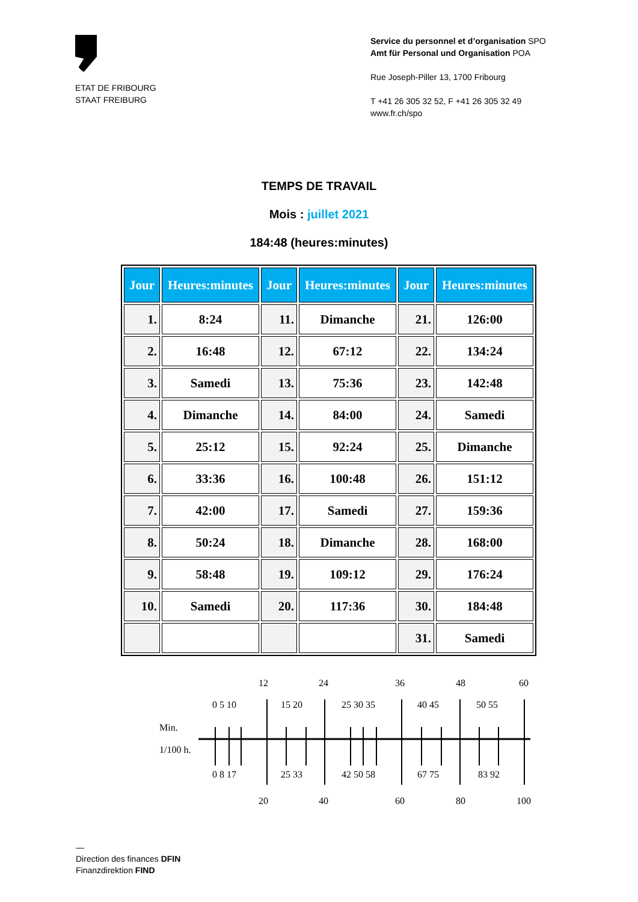ETAT DE FRIBOURG
STAAT FREIBURG
Service du personnel et d’organisation SPO
Amt für Personal und Organisation POA
Rue Joseph-Piller 13, 1700 Fribourg
T +41 26 305 32 52, F +41 26 305 32 49
www.fr.ch/spo
TEMPS DE TRAVAIL
Mois : juillet 2021
184:48 (heures:minutes)
| Jour | Heures:minutes | Jour | Heures:minutes | Jour | Heures:minutes |
| --- | --- | --- | --- | --- | --- |
| 1. | 8:24 | 11. | Dimanche | 21. | 126:00 |
| 2. | 16:48 | 12. | 67:12 | 22. | 134:24 |
| 3. | Samedi | 13. | 75:36 | 23. | 142:48 |
| 4. | Dimanche | 14. | 84:00 | 24. | Samedi |
| 5. | 25:12 | 15. | 92:24 | 25. | Dimanche |
| 6. | 33:36 | 16. | 100:48 | 26. | 151:12 |
| 7. | 42:00 | 17. | Samedi | 27. | 159:36 |
| 8. | 50:24 | 18. | Dimanche | 28. | 168:00 |
| 9. | 58:48 | 19. | 109:12 | 29. | 176:24 |
| 10. | Samedi | 20. | 117:36 | 30. | 184:48 |
| | | | | 31. | Samedi |
12
24
36
48
60
0 5 10
15 20
25 30 35
40 45
50 55
Min.
1/100 h.
0 8 17
25 33
42 50 58
67 75
83 92
20
40
60
80
100
—
Direction des finances DFIN
Finanzdirektion FIND